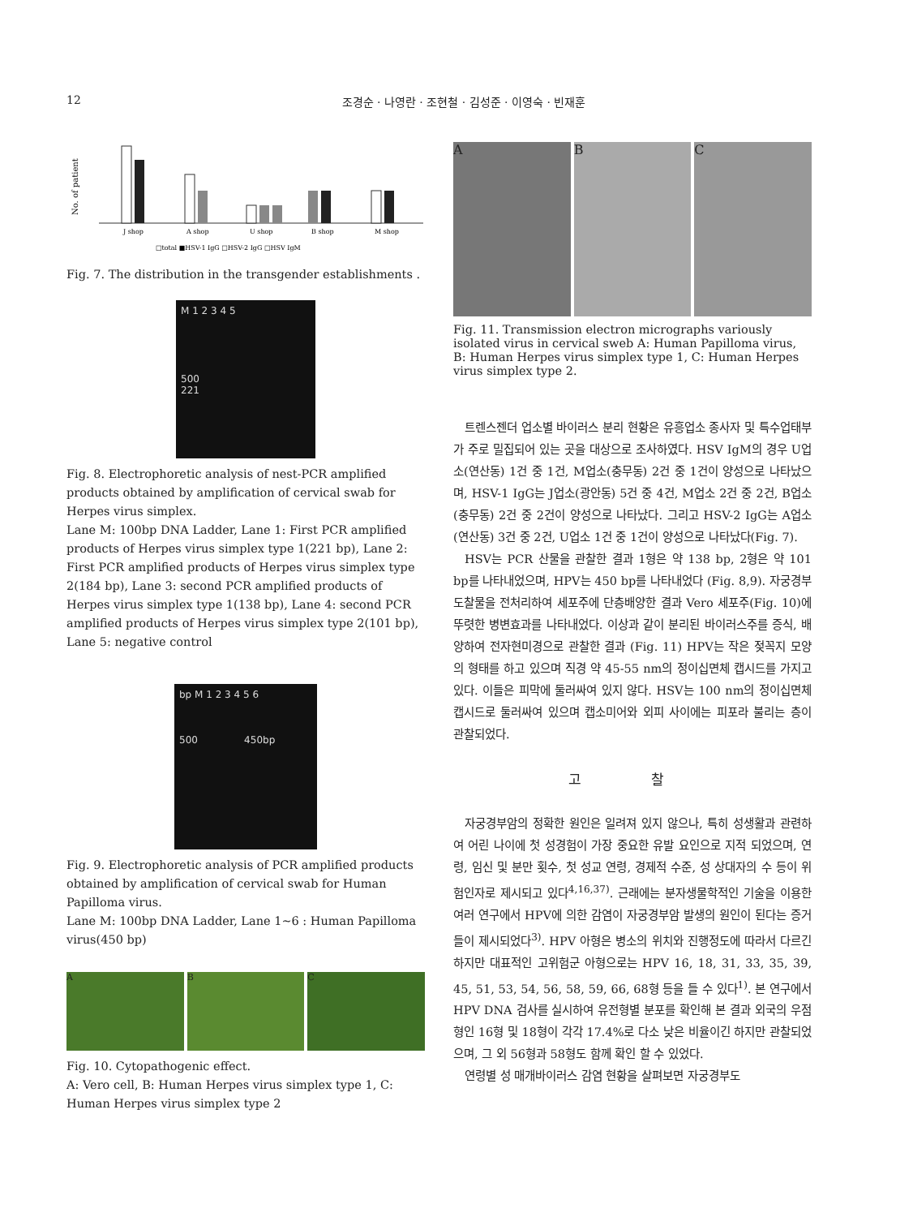12 조경순 · 나영란 · 조현철 · 김성준 · 이영숙 · 빈재훈
No. of patient
J shop
A shop
U shop
B shop
M shop
□total ■HSV-1 IgG □HSV-2 IgG □HSV IgM
Fig. 7. The distribution in the transgender establishments .
M 1 2 3 4 5
500
221
Fig. 8. Electrophoretic analysis of nest-PCR amplified products obtained by amplification of cervical swab for Herpes virus simplex.
Lane M: 100bp DNA Ladder, Lane 1: First PCR amplified products of Herpes virus simplex type 1(221 bp), Lane 2: First PCR amplified products of Herpes virus simplex type 2(184 bp), Lane 3: second PCR amplified products of Herpes virus simplex type 1(138 bp), Lane 4: second PCR amplified products of Herpes virus simplex type 2(101 bp), Lane 5: negative control
bp M 1 2 3 4 5 6
500 450bp
Fig. 9. Electrophoretic analysis of PCR amplified products obtained by amplification of cervical swab for Human Papilloma virus.
Lane M: 100bp DNA Ladder, Lane 1~6 : Human Papilloma virus(450 bp)
A B C
Fig. 10. Cytopathogenic effect.
A: Vero cell, B: Human Herpes virus simplex type 1, C: Human Herpes virus simplex type 2
A B C
Fig. 11. Transmission electron micrographs variously isolated virus in cervical sweb A: Human Papilloma virus, B: Human Herpes virus simplex type 1, C: Human Herpes virus simplex type 2.
트렌스젠더 업소별 바이러스 분리 현황은 유흥업소 종사자 및 특수업태부가 주로 밀집되어 있는 곳을 대상으로 조사하였다. HSV IgM의 경우 U업소(연산동) 1건 중 1건, M업소(충무동) 2건 중 1건이 양성으로 나타났으며, HSV-1 IgG는 J업소(광안동) 5건 중 4건, M업소 2건 중 2건, B업소(충무동) 2건 중 2건이 양성으로 나타났다. 그리고 HSV-2 IgG는 A업소(연산동) 3건 중 2건, U업소 1건 중 1건이 양성으로 나타났다(Fig. 7).
HSV는 PCR 산물을 관찰한 결과 1형은 약 138 bp, 2형은 약 101 bp를 나타내었으며, HPV는 450 bp를 나타내었다 (Fig. 8,9). 자궁경부도찰물을 전처리하여 세포주에 단층배양한 결과 Vero 세포주(Fig. 10)에 뚜렷한 병변효과를 나타내었다. 이상과 같이 분리된 바이러스주를 증식, 배양하여 전자현미경으로 관찰한 결과 (Fig. 11) HPV는 작은 젖꼭지 모양의 형태를 하고 있으며 직경 약 45-55 nm의 정이십면체 캡시드를 가지고 있다. 이들은 피막에 둘러싸여 있지 않다. HSV는 100 nm의 정이십면체 캡시드로 둘러싸여 있으며 캡소미어와 외피 사이에는 피포라 불리는 층이 관찰되었다.
고 찰
자궁경부암의 정확한 원인은 일려져 있지 않으나, 특히 성생활과 관련하여 어린 나이에 첫 성경험이 가장 중요한 유발 요인으로 지적 되었으며, 연령, 임신 및 분만 횟수, 첫 성교 연령, 경제적 수준, 성 상대자의 수 등이 위험인자로 제시되고 있다<sup>4,16,37)</sup>. 근래에는 분자생물학적인 기술을 이용한 여러 연구에서 HPV에 의한 감염이 자궁경부암 발생의 원인이 된다는 증거들이 제시되었다<sup>3)</sup>. HPV 아형은 병소의 위치와 진행정도에 따라서 다르긴 하지만 대표적인 고위험군 아형으로는 HPV 16, 18, 31, 33, 35, 39, 45, 51, 53, 54, 56, 58, 59, 66, 68형 등을 들 수 있다<sup>1)</sup>. 본 연구에서 HPV DNA 검사를 실시하여 유전형별 분포를 확인해 본 결과 외국의 우점형인 16형 및 18형이 각각 17.4%로 다소 낮은 비율이긴 하지만 관찰되었으며, 그 외 56형과 58형도 함께 확인 할 수 있었다.
연령별 성 매개바이러스 감염 현황을 살펴보면 자궁경부도